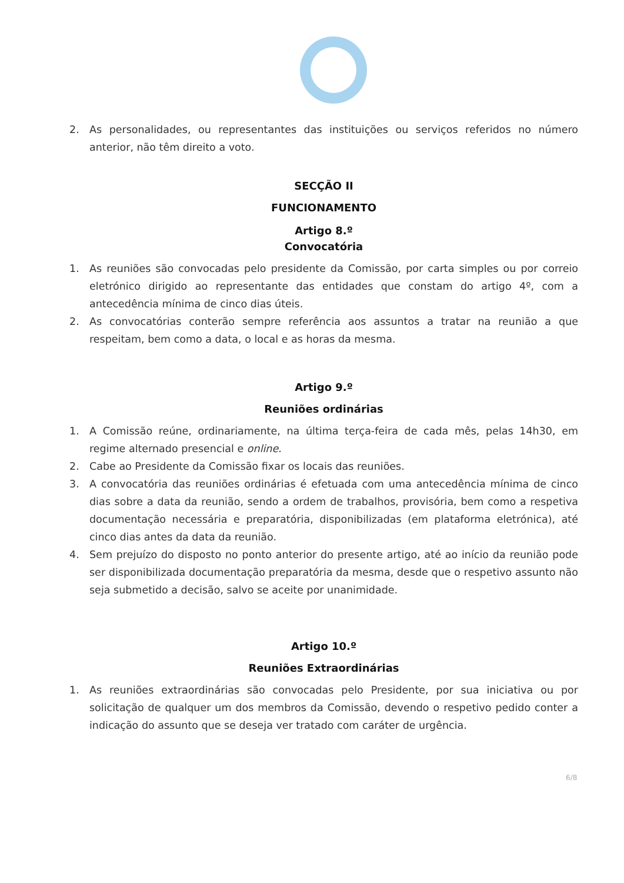2. As personalidades, ou representantes das instituições ou serviços referidos no número anterior, não têm direito a voto.
SECÇÃO II
FUNCIONAMENTO
Artigo 8.º
Convocatória
1. As reuniões são convocadas pelo presidente da Comissão, por carta simples ou por correio eletrónico dirigido ao representante das entidades que constam do artigo 4º, com a antecedência mínima de cinco dias úteis.
2. As convocatórias conterão sempre referência aos assuntos a tratar na reunião a que respeitam, bem como a data, o local e as horas da mesma.
Artigo 9.º
Reuniões ordinárias
1. A Comissão reúne, ordinariamente, na última terça-feira de cada mês, pelas 14h30, em regime alternado presencial e online.
2. Cabe ao Presidente da Comissão fixar os locais das reuniões.
3. A convocatória das reuniões ordinárias é efetuada com uma antecedência mínima de cinco dias sobre a data da reunião, sendo a ordem de trabalhos, provisória, bem como a respetiva documentação necessária e preparatória, disponibilizadas (em plataforma eletrónica), até cinco dias antes da data da reunião.
4. Sem prejuízo do disposto no ponto anterior do presente artigo, até ao início da reunião pode ser disponibilizada documentação preparatória da mesma, desde que o respetivo assunto não seja submetido a decisão, salvo se aceite por unanimidade.
Artigo 10.º
Reuniões Extraordinárias
1. As reuniões extraordinárias são convocadas pelo Presidente, por sua iniciativa ou por solicitação de qualquer um dos membros da Comissão, devendo o respetivo pedido conter a indicação do assunto que se deseja ver tratado com caráter de urgência.
6/8